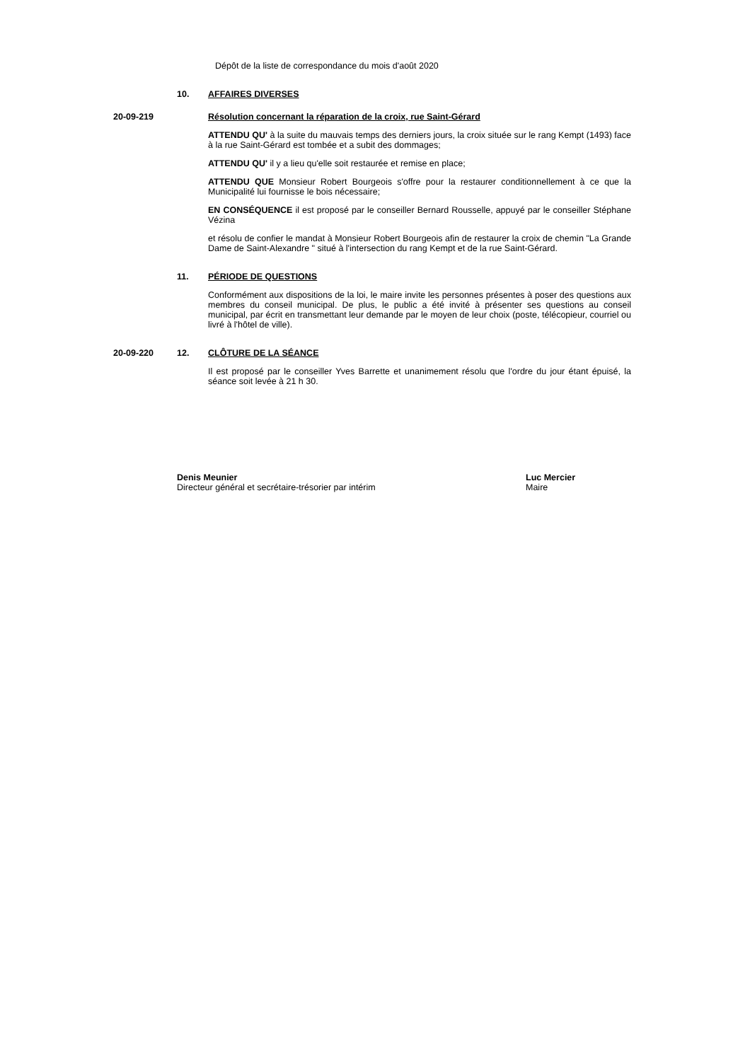Dépôt de la liste de correspondance du mois d'août 2020
10.
AFFAIRES DIVERSES
20-09-219
Résolution concernant la réparation de la croix, rue Saint-Gérard
ATTENDU QU' à la suite du mauvais temps des derniers jours, la croix située sur le rang Kempt (1493) face à la rue Saint-Gérard est tombée et a subit des dommages;
ATTENDU QU' il y a lieu qu'elle soit restaurée et remise en place;
ATTENDU QUE Monsieur Robert Bourgeois s'offre pour la restaurer conditionnellement à ce que la Municipalité lui fournisse le bois nécessaire;
EN CONSÉQUENCE il est proposé par le conseiller Bernard Rousselle, appuyé par le conseiller Stéphane Vézina
et résolu de confier le mandat à Monsieur Robert Bourgeois afin de restaurer la croix de chemin "La Grande Dame de Saint-Alexandre " situé à l'intersection du rang Kempt et de la rue Saint-Gérard.
11.
PÉRIODE DE QUESTIONS
Conformément aux dispositions de la loi, le maire invite les personnes présentes à poser des questions aux membres du conseil municipal. De plus, le public a été invité à présenter ses questions au conseil municipal, par écrit en transmettant leur demande par le moyen de leur choix (poste, télécopieur, courriel ou livré à l'hôtel de ville).
20-09-220 12.
CLÔTURE DE LA SÉANCE
Il est proposé par le conseiller Yves Barrette et unanimement résolu que l'ordre du jour étant épuisé, la séance soit levée à 21 h 30.
Denis Meunier
Directeur général et secrétaire-trésorier par intérim
Luc Mercier
Maire